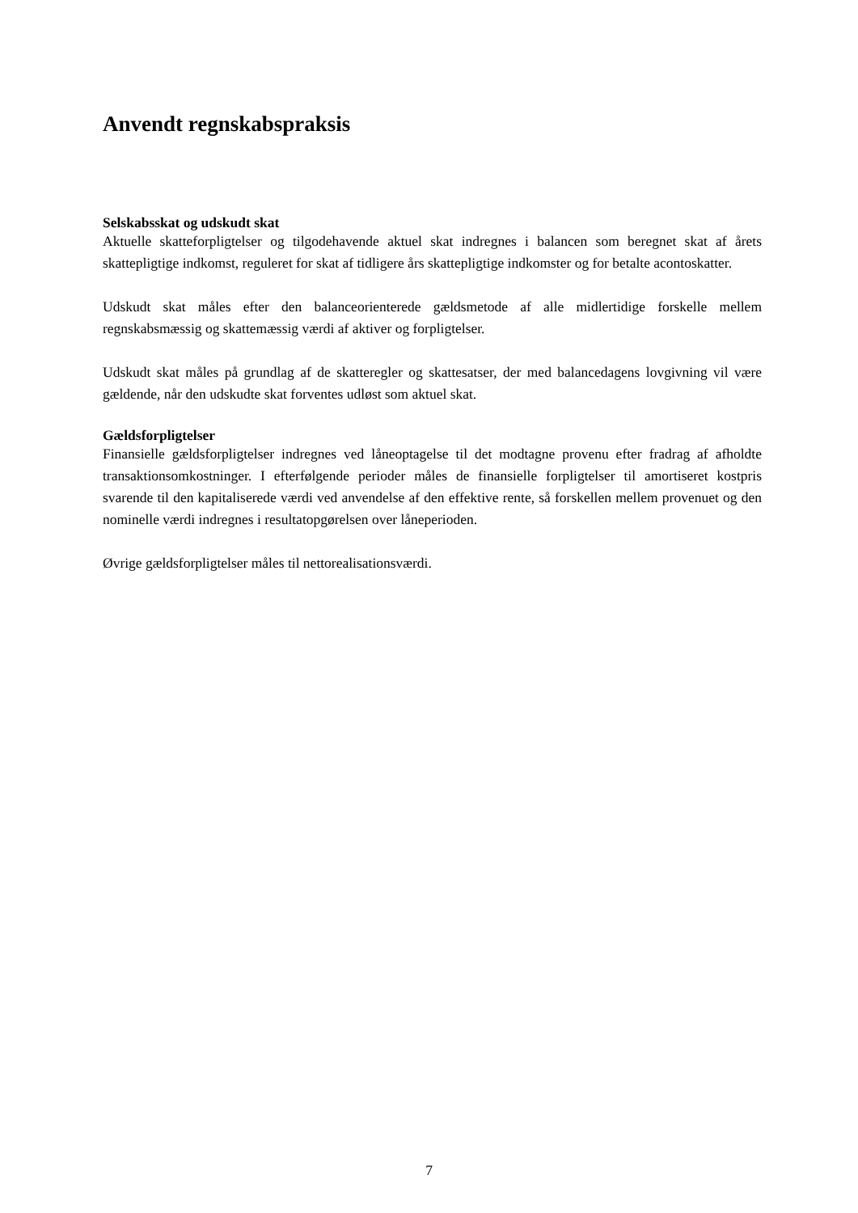Anvendt regnskabspraksis
Selskabsskat og udskudt skat
Aktuelle skatteforpligtelser og tilgodehavende aktuel skat indregnes i balancen som beregnet skat af årets skattepligtige indkomst, reguleret for skat af tidligere års skattepligtige indkomster og for betalte acontoskatter.
Udskudt skat måles efter den balanceorienterede gældsmetode af alle midlertidige forskelle mellem regnskabsmæssig og skattemæssig værdi af aktiver og forpligtelser.
Udskudt skat måles på grundlag af de skatteregler og skattesatser, der med balancedagens lovgivning vil være gældende, når den udskudte skat forventes udløst som aktuel skat.
Gældsforpligtelser
Finansielle gældsforpligtelser indregnes ved låneoptagelse til det modtagne provenu efter fradrag af afholdte transaktionsomkostninger. I efterfølgende perioder måles de finansielle forpligtelser til amortiseret kostpris svarende til den kapitaliserede værdi ved anvendelse af den effektive rente, så forskellen mellem provenuet og den nominelle værdi indregnes i resultatopgørelsen over låneperioden.
Øvrige gældsforpligtelser måles til nettorealisationsværdi.
7